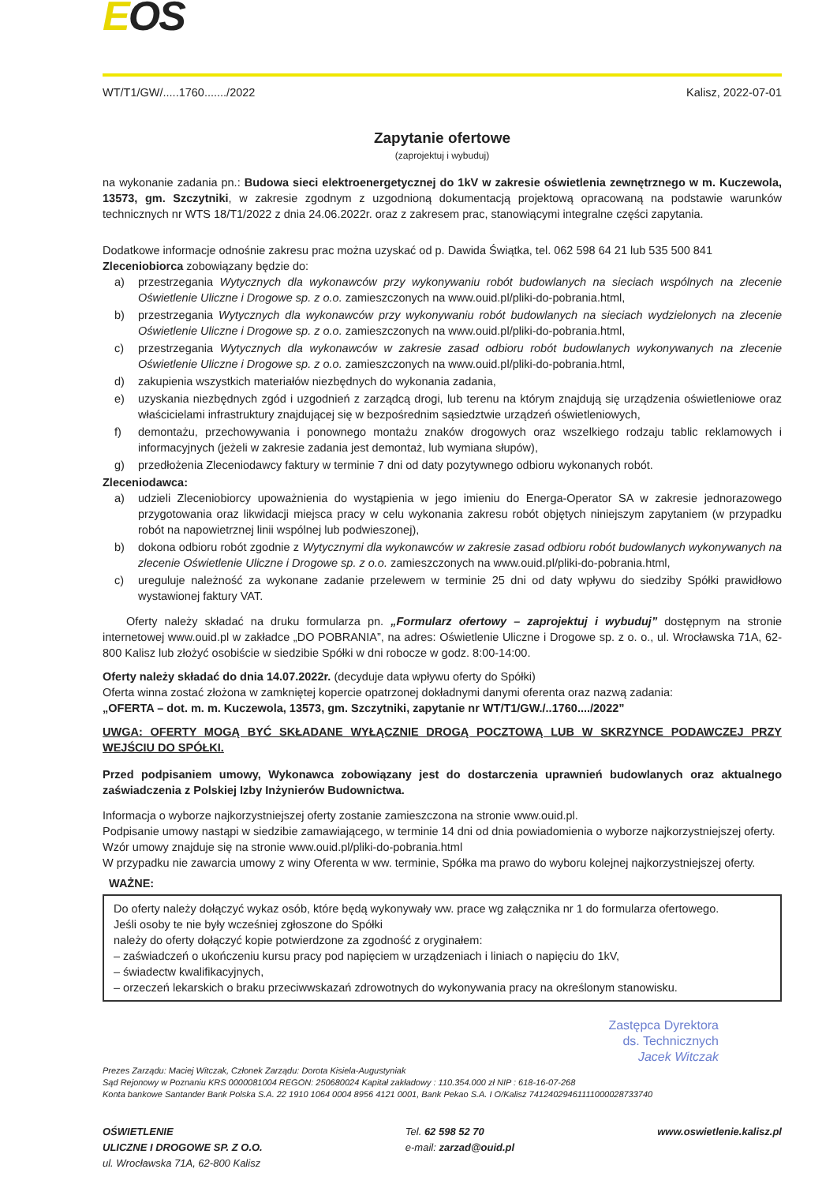EOŚ
WT/T1/GW/.....1760......./2022 Kalisz, 2022-07-01
Zapytanie ofertowe
(zaprojektuj i wybuduj)
na wykonanie zadania pn.: Budowa sieci elektroenergetycznej do 1kV w zakresie oświetlenia zewnętrznego w m. Kuczewola, 13573, gm. Szczytniki, w zakresie zgodnym z uzgodnioną dokumentacją projektową opracowaną na podstawie warunków technicznych nr WTS 18/T1/2022 z dnia 24.06.2022r. oraz z zakresem prac, stanowiącymi integralne części zapytania.
Dodatkowe informacje odnośnie zakresu prac można uzyskać od p. Dawida Świątka, tel. 062 598 64 21 lub 535 500 841
Zleceniobiorca zobowiązany będzie do:
a) przestrzegania Wytycznych dla wykonawców przy wykonywaniu robót budowlanych na sieciach wspólnych na zlecenie Oświetlenie Uliczne i Drogowe sp. z o.o. zamieszczonych na www.ouid.pl/pliki-do-pobrania.html,
b) przestrzegania Wytycznych dla wykonawców przy wykonywaniu robót budowlanych na sieciach wydzielonych na zlecenie Oświetlenie Uliczne i Drogowe sp. z o.o. zamieszczonych na www.ouid.pl/pliki-do-pobrania.html,
c) przestrzegania Wytycznych dla wykonawców w zakresie zasad odbioru robót budowlanych wykonywanych na zlecenie Oświetlenie Uliczne i Drogowe sp. z o.o. zamieszczonych na www.ouid.pl/pliki-do-pobrania.html,
d) zakupienia wszystkich materiałów niezbędnych do wykonania zadania,
e) uzyskania niezbędnych zgód i uzgodnień z zarządcą drogi, lub terenu na którym znajdują się urządzenia oświetleniowe oraz właścicielami infrastruktury znajdującej się w bezpośrednim sąsiedztwie urządzeń oświetleniowych,
f) demontażu, przechowywania i ponownego montażu znaków drogowych oraz wszelkiego rodzaju tablic reklamowych i informacyjnych (jeżeli w zakresie zadania jest demontaż, lub wymiana słupów),
g) przedłożenia Zleceniodawcy faktury w terminie 7 dni od daty pozytywnego odbioru wykonanych robót.
Zleceniodawca:
a) udzieli Zleceniobiorcy upoważnienia do wystąpienia w jego imieniu do Energa-Operator SA w zakresie jednorazowego przygotowania oraz likwidacji miejsca pracy w celu wykonania zakresu robót objętych niniejszym zapytaniem (w przypadku robót na napowietrznej linii wspólnej lub podwieszonej),
b) dokona odbioru robót zgodnie z Wytycznymi dla wykonawców w zakresie zasad odbioru robót budowlanych wykonywanych na zlecenie Oświetlenie Uliczne i Drogowe sp. z o.o. zamieszczonych na www.ouid.pl/pliki-do-pobrania.html,
c) ureguluje należność za wykonane zadanie przelewem w terminie 25 dni od daty wpływu do siedziby Spółki prawidłowo wystawionej faktury VAT.
Oferty należy składać na druku formularza pn. „Formularz ofertowy – zaprojektuj i wybuduj” dostępnym na stronie internetowej www.ouid.pl w zakładce „DO POBRANIA”, na adres: Oświetlenie Uliczne i Drogowe sp. z o. o., ul. Wrocławska 71A, 62-800 Kalisz lub złożyć osobiście w siedzibie Spółki w dni robocze w godz. 8:00-14:00.
Oferty należy składać do dnia 14.07.2022r. (decyduje data wpływu oferty do Spółki)
Oferta winna zostać złożona w zamkniętej kopercie opatrzonej dokładnymi danymi oferenta oraz nazwą zadania:
„OFERTA – dot. m. m. Kuczewola, 13573, gm. Szczytniki, zapytanie nr WT/T1/GW./..1760..../2022”
UWGA: OFERTY MOGĄ BYĆ SKŁADANE WYŁĄCZNIE DROGĄ POCZTOWĄ LUB W SKRZYNCE PODAWCZEJ PRZY WEJŚCIU DO SPÓŁKI.
Przed podpisaniem umowy, Wykonawca zobowiązany jest do dostarczenia uprawnień budowlanych oraz aktualnego zaświadczenia z Polskiej Izby Inżynierów Budownictwa.
Informacja o wyborze najkorzystniejszej oferty zostanie zamieszczona na stronie www.ouid.pl.
Podpisanie umowy nastąpi w siedzibie zamawiającego, w terminie 14 dni od dnia powiadomienia o wyborze najkorzystniejszej oferty.
Wzór umowy znajduje się na stronie www.ouid.pl/pliki-do-pobrania.html
W przypadku nie zawarcia umowy z winy Oferenta w ww. terminie, Spółka ma prawo do wyboru kolejnej najkorzystniejszej oferty.
WAŻNE:
Do oferty należy dołączyć wykaz osób, które będą wykonywały ww. prace wg załącznika nr 1 do formularza ofertowego.
Jeśli osoby te nie były wcześniej zgłoszone do Spółki
należy do oferty dołączyć kopie potwierdzone za zgodność z oryginałem:
– zaświadczeń o ukończeniu kursu pracy pod napięciem w urządzeniach i liniach o napięciu do 1kV,
– świadectw kwalifikacyjnych,
– orzeczeń lekarskich o braku przeciwwskazań zdrowotnych do wykonywania pracy na określonym stanowisku.
Zastępca Dyrektora
ds. Technicznych
Jacek Witczak
Prezes Zarządu: Maciej Witczak, Członek Zarządu: Dorota Kisiela-Augustyniak
Sąd Rejonowy w Poznaniu KRS 0000081004 REGON: 250680024 Kapitał zakładowy : 110.354.000 zł NIP : 618-16-07-268
Konta bankowe Santander Bank Polska S.A. 22 1910 1064 0004 8956 4121 0001, Bank Pekao S.A. I O/Kalisz 74124029461111000028733740
OŚWIETLENIE
ULICZNE I DROGOWE SP. Z O.O.
ul. Wrocławska 71A, 62-800 Kalisz
Tel. 62 598 52 70
e-mail: zarzad@ouid.pl
www.oswietlenie.kalisz.pl